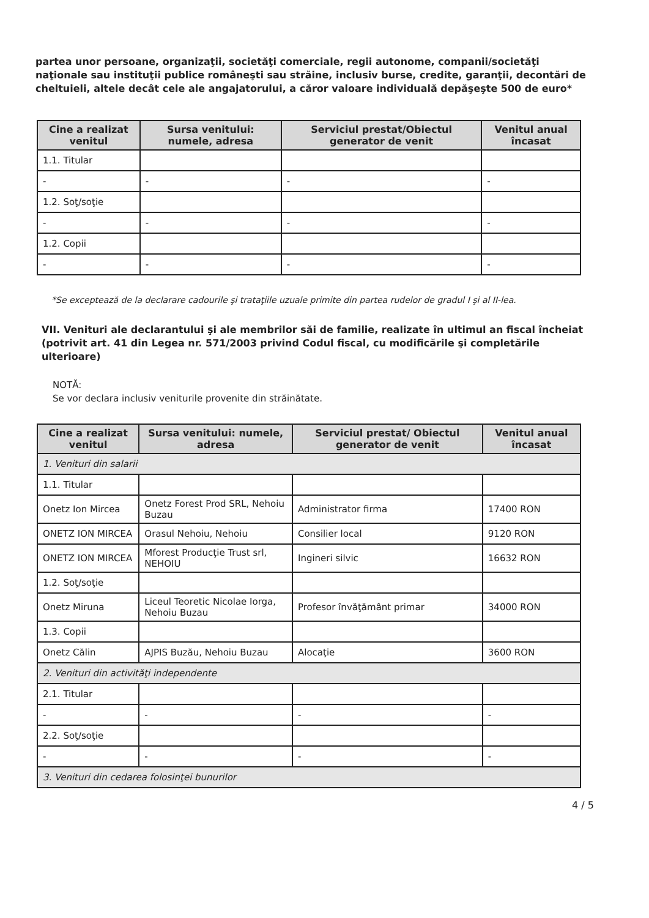partea unor persoane, organizaţii, societăţi comerciale, regii autonome, companii/societăţi naţionale sau instituţii publice româneşti sau străine, inclusiv burse, credite, garanţii, decontări de cheltuieli, altele decât cele ale angajatorului, a căror valoare individuală depăşeşte 500 de euro*
| Cine a realizat venitul | Sursa venitului: numele, adresa | Serviciul prestat/Obiectul generator de venit | Venitul anual încasat |
| --- | --- | --- | --- |
| 1.1. Titular | | | |
| - | - | - | - |
| 1.2. Soţ/soţie | | | |
| - | - | - | - |
| 1.2. Copii | | | |
| - | - | - | - |
*Se exceptează de la declarare cadourile şi trataţiile uzuale primite din partea rudelor de gradul I şi al II-lea.
VII. Venituri ale declarantului şi ale membrilor săi de familie, realizate în ultimul an fiscal încheiat (potrivit art. 41 din Legea nr. 571/2003 privind Codul fiscal, cu modificările şi completările ulterioare)
NOTĂ:
Se vor declara inclusiv veniturile provenite din străinătate.
| Cine a realizat venitul | Sursa venitului: numele, adresa | Serviciul prestat/ Obiectul generator de venit | Venitul anual încasat |
| --- | --- | --- | --- |
| 1. Venituri din salarii | | | |
| 1.1. Titular | | | |
| Onetz Ion Mircea | Onetz Forest Prod SRL, Nehoiu Buzau | Administrator firma | 17400 RON |
| ONETZ ION MIRCEA | Orasul Nehoiu, Nehoiu | Consilier local | 9120 RON |
| ONETZ ION MIRCEA | Mforest Producţie Trust srl, NEHOIU | Ingineri silvic | 16632 RON |
| 1.2. Soţ/soţie | | | |
| Onetz Miruna | Liceul Teoretic Nicolae Iorga, Nehoiu Buzau | Profesor învăţământ primar | 34000 RON |
| 1.3. Copii | | | |
| Onetz Călin | AJPIS Buzău, Nehoiu Buzau | Alocaţie | 3600 RON |
| 2. Venituri din activităţi independente | | | |
| 2.1. Titular | | | |
| - | - | - | - |
| 2.2. Soţ/soţie | | | |
| - | - | - | - |
| 3. Venituri din cedarea folosinţei bunurilor | | | |
4 / 5